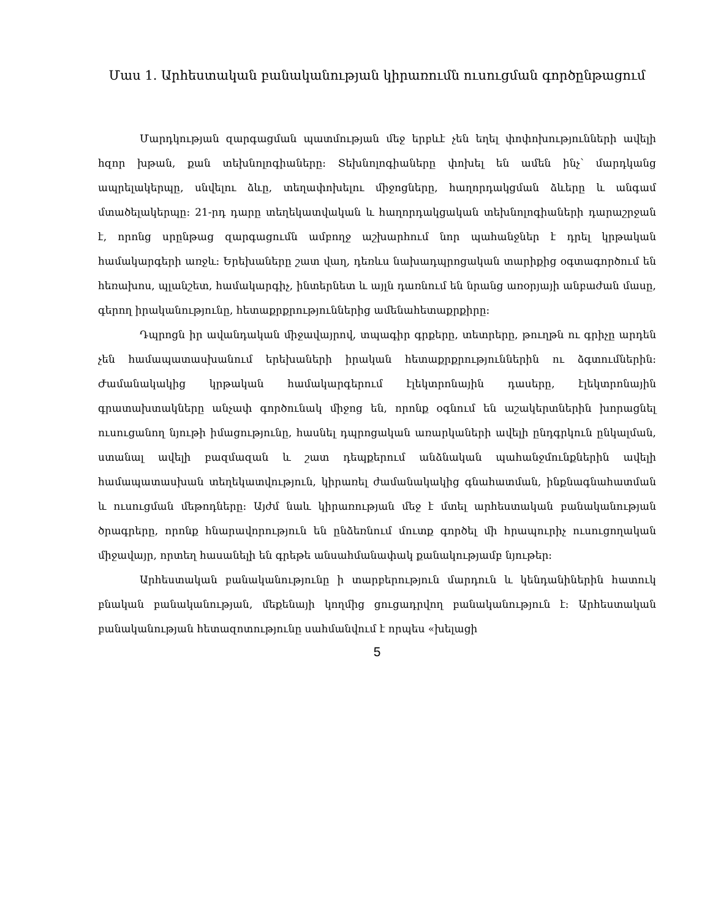Մաս 1. Արհեստական բանականության կիրառումն ուսուցման գործընթացում
Մարդկության զարգացման պատմության մեջ երբևէ չեն եղել փոփոխությունների ավելի հզոր խթան, քան տեխնոլոգիաները: Տեխնոլոգիաները փոխել են ամեն ինչ՝ մարդկանց ապրելակերպը, սնվելու ձևը, տեղափոխելու միջոցները, հաղորդակցման ձևերը և անգամ մտածելակերպը: 21-րդ դարը տեղեկատվական և հաղորդակցական տեխնոլոգիաների դարաշրջան է, որոնց սրընթաց զարգացումն ամբողջ աշխարհում նոր պահանջներ է դրել կրթական համակարգերի առջև: Երեխաները շատ վաղ, դեռևս նախադպրոցական տարիքից օգտագործում են հեռախոս, պլանշետ, համակարգիչ, ինտերնետ և այլն դառնում են նրանց առօրյայի անբաժան մասը, գերող իրականությունը, հետաքրքրություններից ամենահետաքրքիրը:
Դպրոցն իր ավանդական միջավայրով, տպագիր գրքերը, տետրերը, թուղթն ու գրիչը արդեն չեն համապատասխանում երեխաների իրական հետաքրքրություններին ու ձգտումներին: Ժամանակակից կրթական համակարգերում էլեկտրոնային դասերը, էլեկտրոնային գրատախտակները անչափ գործունակ միջոց են, որոնք օգնում են աշակերտներին խորացնել ուսուցանող նյութի իմացությունը, հասնել դպրոցական առարկաների ավելի ընդգրկուն ընկալման, ստանալ ավելի բազմազան և շատ դեպքերում անձնական պահանջմունքներին ավելի համապատասխան տեղեկատվություն, կիրառել ժամանակակից գնահատման, ինքնագնահատման և ուսուցման մեթոդները: Այժմ նաև կիրառության մեջ է մտել արհեստական բանականության ծրագրերը, որոնք հնարավորություն են ընձեռնում մուտք գործել մի հրապուրիչ ուսուցողական միջավայր, որտեղ հասանելի են գրեթե անսահմանափակ քանակությամբ նյութեր:
Արհեստական բանականությունը ի տարբերություն մարդուն և կենդանիներին հատուկ բնական բանականության, մեքենայի կողմից ցուցադրվող բանականություն է: Արհեստական բանականության հետազոտությունը սահմանվում է որպես «խելացի
5